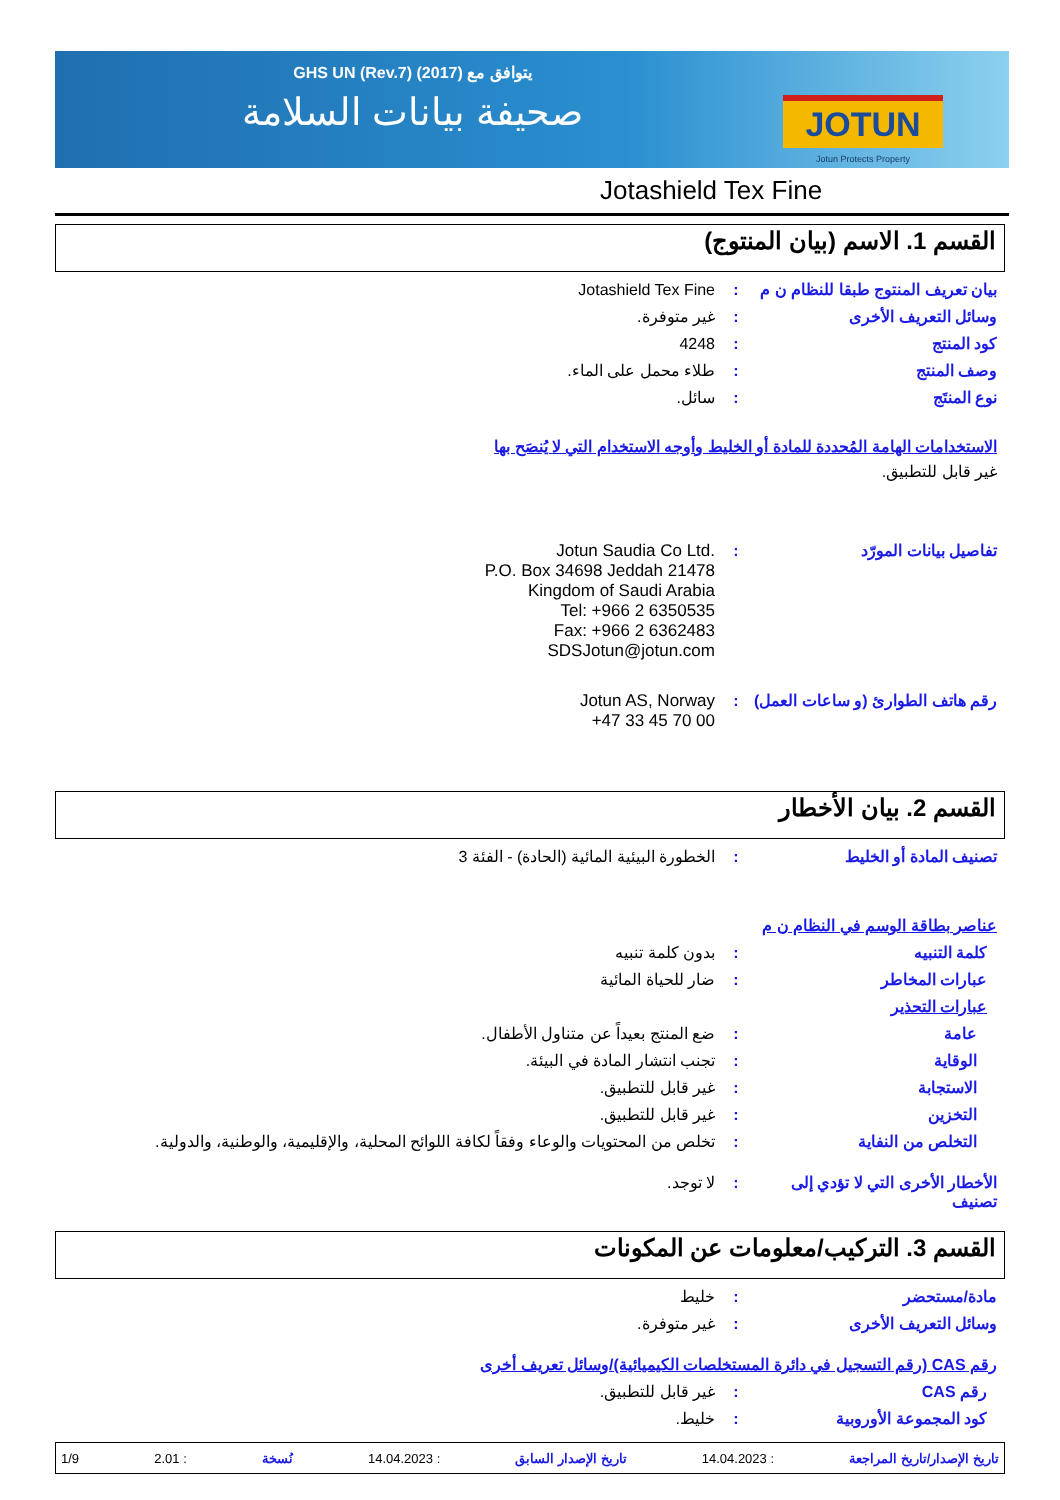JOTUN
Jotun Protects Property
يتوافق مع GHS UN (Rev.7) (2017)
صحيفة بيانات السلامة
Jotashield Tex Fine
القسم 1. الاسم (بيان المنتوج)
بيان تعريف المنتوج طبقا للنظام ن م
: Jotashield Tex Fine
وسائل التعريف الأخرى : غير متوفرة.
كود المنتج : 4248
وصف المنتج : طلاء محمل على الماء.
نوع المنتَج : سائل.
الاستخدامات الهامة المُحددة للمادة أو الخليط وأوجه الاستخدام التي لا يُنصَح بها
غير قابل للتطبيق.
تفاصيل بيانات المورّد :
Jotun Saudia Co Ltd.
P.O. Box 34698 Jeddah 21478
Kingdom of Saudi Arabia
Tel: +966 2 6350535
Fax: +966 2 6362483
SDSJotun@jotun.com
رقم هاتف الطوارئ (و ساعات العمل)
:
Jotun AS, Norway
+47 33 45 70 00
القسم 2. بيان الأخطار
تصنيف المادة أو الخليط : الخطورة البيئية المائية (الحادة) - الفئة 3
عناصر بطاقة الوسم في النظام ن م
كلمة التنبيه : بدون كلمة تنبيه
عبارات المخاطر : ضار للحياة المائية
عبارات التحذير
عامة : ضع المنتج بعيداً عن متناول الأطفال.
الوقاية : تجنب انتشار المادة في البيئة.
الاستجابة : غير قابل للتطبيق.
التخزين : غير قابل للتطبيق.
التخلص من النفاية : تخلص من المحتويات والوعاء وفقاً لكافة اللوائح المحلية، والإقليمية، والوطنية، والدولية.
الأخطار الأخرى التي لا تؤدي إلى تصنيف
: لا توجد.
القسم 3. التركيب/معلومات عن المكونات
مادة/مستحضر : خليط
وسائل التعريف الأخرى : غير متوفرة.
رقم CAS (رقم التسجيل في دائرة المستخلصات الكيميائية)/وسائل تعريف أخرى
رقم CAS : غير قابل للتطبيق.
كود المجموعة الأوروبية : خليط.
تاريخ الإصدار/تاريخ المراجعة: 14.04.2023 تاريخ الإصدار السابق: 14.04.2023 نُسخة: 2.01 1/9